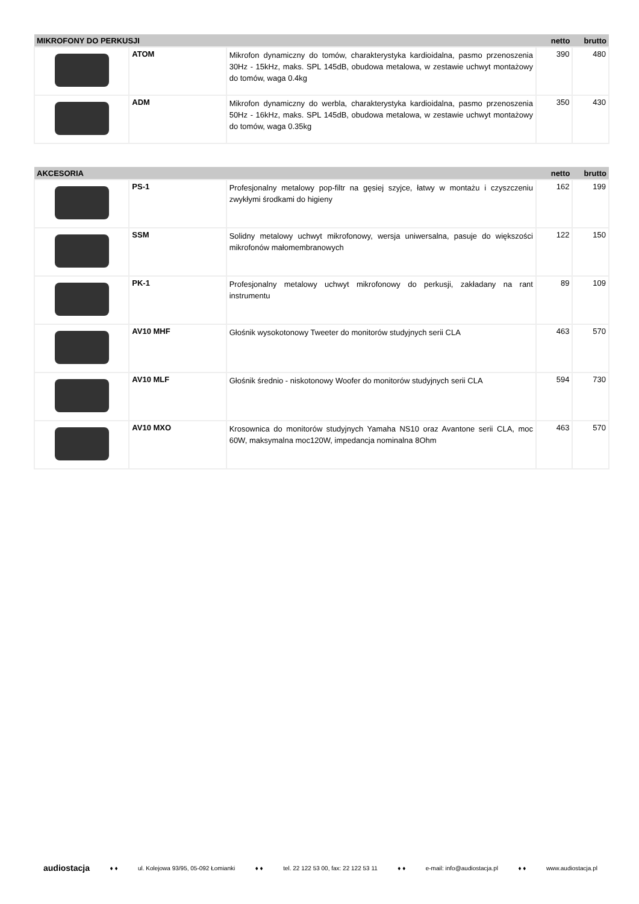| MIKROFONY DO PERKUSJI | | | netto | brutto |
| --- | --- | --- | --- | --- |
| | ATOM | Mikrofon dynamiczny do tomów, charakterystyka kardioidalna, pasmo przenoszenia 30Hz - 15kHz, maks. SPL 145dB, obudowa metalowa, w zestawie uchwyt montażowy do tomów, waga 0.4kg | 390 | 480 |
| | ADM | Mikrofon dynamiczny do werbla, charakterystyka kardioidalna, pasmo przenoszenia 50Hz - 16kHz, maks. SPL 145dB, obudowa metalowa, w zestawie uchwyt montażowy do tomów, waga 0.35kg | 350 | 430 |
| AKCESORIA | | | netto | brutto |
| --- | --- | --- | --- | --- |
| | PS-1 | Profesjonalny metalowy pop-filtr na gęsiej szyjce, łatwy w montażu i czyszczeniu zwykłymi środkami do higieny | 162 | 199 |
| | SSM | Solidny metalowy uchwyt mikrofonowy, wersja uniwersalna, pasuje do większości mikrofonów małomembranowych | 122 | 150 |
| | PK-1 | Profesjonalny metalowy uchwyt mikrofonowy do perkusji, zakładany na rant instrumentu | 89 | 109 |
| | AV10 MHF | Głośnik wysokotonowy Tweeter do monitorów studyjnych serii CLA | 463 | 570 |
| | AV10 MLF | Głośnik średnio - niskotonowy Woofer do monitorów studyjnych serii CLA | 594 | 730 |
| | AV10 MXO | Krosownica do monitorów studyjnych Yamaha NS10 oraz Avantone serii CLA, moc 60W, maksymalna moc120W, impedancja nominalna 8Ohm | 463 | 570 |
audiostacja ♦ ♦ ul. Kolejowa 93/95, 05-092 Łomianki ♦ ♦ tel. 22 122 53 00, fax: 22 122 53 11 ♦ ♦ e-mail: info@audiostacja.pl ♦ ♦ www.audiostacja.pl